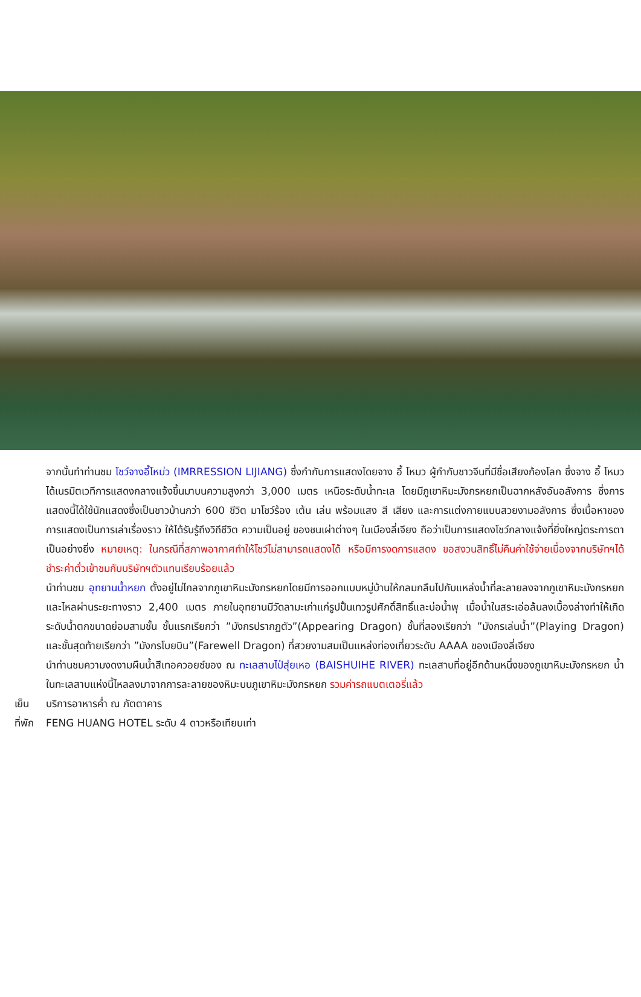จากนั้นทำท่านชม โชว์จางอี้โหม่ว (IMRRESSION LIJIANG) ซึ่งกำกับการแสดงโดยจาง อี้ โหมว ผู้กำกับชาวจีนที่มีชื่อเสียงก้องโลก ซึ่งจาง อี้ โหมว ได้เนรมิตเวทีการแสดงกลางแจ้งขึ้นมาบนความสูงกว่า 3,000 เมตร เหนือระดับน้ำทะเล โดยมีภูเขาหิมะมังกรหยกเป็นฉากหลังอันอลังการ ซึ่งการแสดงนี้ได้ใช้นักแสดงซึ่งเป็นชาวบ้านกว่า 600 ชีวิต มาโชว์ร้อง เต้น เล่น พร้อมแสง สี เสียง และการแต่งกายแบบสวยงามอลังการ ซึ่งเนื้อหาของการแสดงเป็นการเล่าเรื่องราว ให้ได้รับรู้ถึงวิถีชีวิต ความเป็นอยู่ ของชนเผ่าต่างๆ ในเมืองลี่เจียง ถือว่าเป็นการแสดงโชว์กลางแจ้งที่ยิ่งใหญ่ตระการตาเป็นอย่างยิ่ง หมายเหตุ: ในกรณีที่สภาพอากาศทำให้โชว์ไม่สามารถแสดงได้ หรือมีการงดการแสดง ขอสงวนสิทธิ์ไม่คืนค่าใช้จ่ายเนื่องจากบริษัทฯได้ชำระค่าตั๋วเข้าชมกับบริษัทฯตัวแทนเรียบร้อยแล้ว
นำท่านชม อุทยานน้ำหยก ตั้งอยู่ไม่ไกลจากภูเขาหิมะมังกรหยกโดยมีการออกแบบหมู่บ้านให้กลมกลืนไปกับแหล่งน้ำที่ละลายลงจากภูเขาหิมะมังกรหยกและไหลผ่านระยะทางราว 2,400 เมตร ภายในอุทยานมีวัดลามะเก่าแก่รูปปั้นเทวรูปศักดิ์สิทธิ์และบ่อน้ำพุ เมื่อน้ำในสระเอ่อล้นลงเบื้องล่างทำให้เกิดระดับน้ำตกขนาดย่อมสามชั้น ชั้นแรกเรียกว่า ”มังกรปรากฏตัว”(Appearing Dragon) ชั้นที่สองเรียกว่า ”มังกรเล่นน้ำ”(Playing Dragon) และชั้นสุดท้ายเรียกว่า ”มังกรโบยบิน”(Farewell Dragon) ที่สวยงามสมเป็นแหล่งท่องเที่ยวระดับ AAAA ของเมืองลี่เจียง
นำท่านชมความงดงามผืนน้ำสีเทอควอยซ์ของ ณ ทะเลสาบไป๋สุ่ยเหอ (BAISHUIHE RIVER) ทะเลสาบที่อยู่อีกด้านหนึ่งของภูเขาหิมะมังกรหยก น้ำในทะเลสาบแห่งนี้ไหลลงมาจากการละลายของหิมะบนภูเขาหิมะมังกรหยก รวมค่ารถแบตเตอรี่แล้ว
เย็น บริการอาหารค่ำ ณ ภัตตาคาร
ที่พัก FENG HUANG HOTEL ระดับ 4 ดาวหรือเทียบเท่า